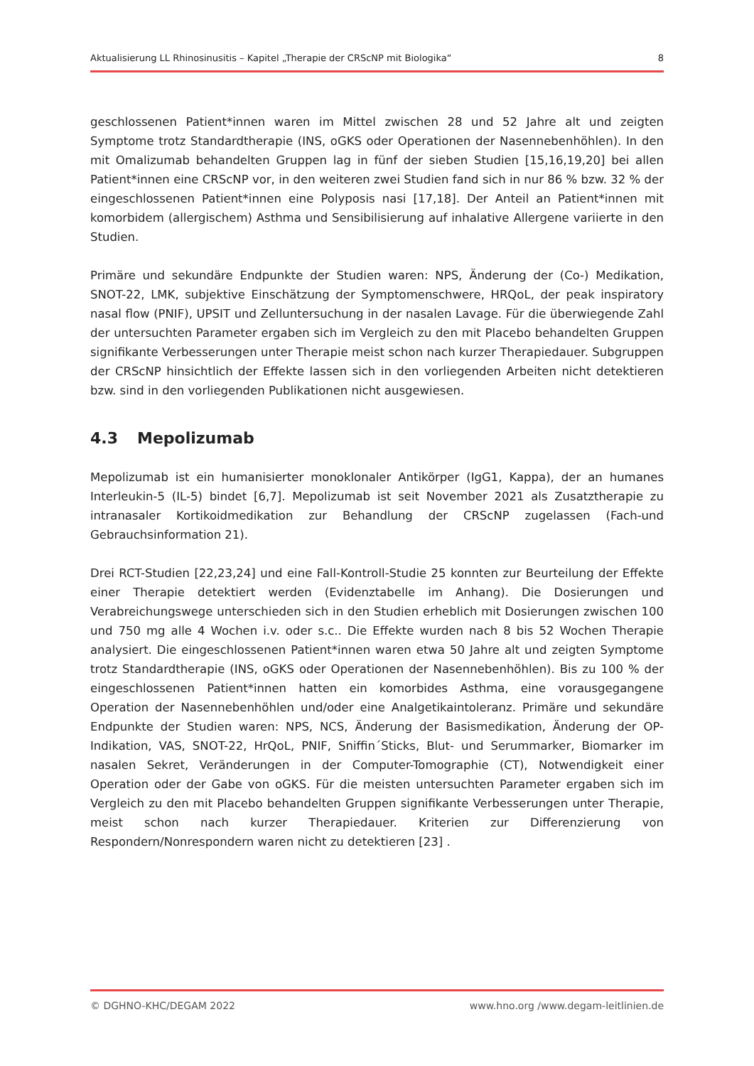Aktualisierung LL Rhinosinusitis – Kapitel „Therapie der CRScNP mit Biologika“8
geschlossenen Patient*innen waren im Mittel zwischen 28 und 52 Jahre alt und zeigten Symptome trotz Standardtherapie (INS, oGKS oder Operationen der Nasennebenhöhlen). In den mit Omalizumab behandelten Gruppen lag in fünf der sieben Studien [15,16,19,20] bei allen Patient*innen eine CRScNP vor, in den weiteren zwei Studien fand sich in nur 86 % bzw. 32 % der eingeschlossenen Patient*innen eine Polyposis nasi [17,18]. Der Anteil an Patient*innen mit komorbidem (allergischem) Asthma und Sensibilisierung auf inhalative Allergene variierte in den Studien.
Primäre und sekundäre Endpunkte der Studien waren: NPS, Änderung der (Co-) Medikation, SNOT-22, LMK, subjektive Einschätzung der Symptomenschwere, HRQoL, der peak inspiratory nasal flow (PNIF), UPSIT und Zelluntersuchung in der nasalen Lavage. Für die überwiegende Zahl der untersuchten Parameter ergaben sich im Vergleich zu den mit Placebo behandelten Gruppen signifikante Verbesserungen unter Therapie meist schon nach kurzer Therapiedauer. Subgruppen der CRScNP hinsichtlich der Effekte lassen sich in den vorliegenden Arbeiten nicht detektieren bzw. sind in den vorliegenden Publikationen nicht ausgewiesen.
4.3 Mepolizumab
Mepolizumab ist ein humanisierter monoklonaler Antikörper (IgG1, Kappa), der an humanes Interleukin-5 (IL-5) bindet [6,7]. Mepolizumab ist seit November 2021 als Zusatztherapie zu intranasaler Kortikoidmedikation zur Behandlung der CRScNP zugelassen (Fach-und Gebrauchsinformation 21).
Drei RCT-Studien [22,23,24] und eine Fall-Kontroll-Studie 25 konnten zur Beurteilung der Effekte einer Therapie detektiert werden (Evidenztabelle im Anhang). Die Dosierungen und Verabreichungswege unterschieden sich in den Studien erheblich mit Dosierungen zwischen 100 und 750 mg alle 4 Wochen i.v. oder s.c.. Die Effekte wurden nach 8 bis 52 Wochen Therapie analysiert. Die eingeschlossenen Patient*innen waren etwa 50 Jahre alt und zeigten Symptome trotz Standardtherapie (INS, oGKS oder Operationen der Nasennebenhöhlen). Bis zu 100 % der eingeschlossenen Patient*innen hatten ein komorbides Asthma, eine vorausgegangene Operation der Nasennebenhöhlen und/oder eine Analgetikaintoleranz. Primäre und sekundäre Endpunkte der Studien waren: NPS, NCS, Änderung der Basismedikation, Änderung der OP-Indikation, VAS, SNOT-22, HrQoL, PNIF, Sniffin´Sticks, Blut- und Serummarker, Biomarker im nasalen Sekret, Veränderungen in der Computer-Tomographie (CT), Notwendigkeit einer Operation oder der Gabe von oGKS. Für die meisten untersuchten Parameter ergaben sich im Vergleich zu den mit Placebo behandelten Gruppen signifikante Verbesserungen unter Therapie, meist schon nach kurzer Therapiedauer. Kriterien zur Differenzierung von Respondern/Nonrespondern waren nicht zu detektieren [23] .
© DGHNO-KHC/DEGAM 2022 www.hno.org /www.degam-leitlinien.de